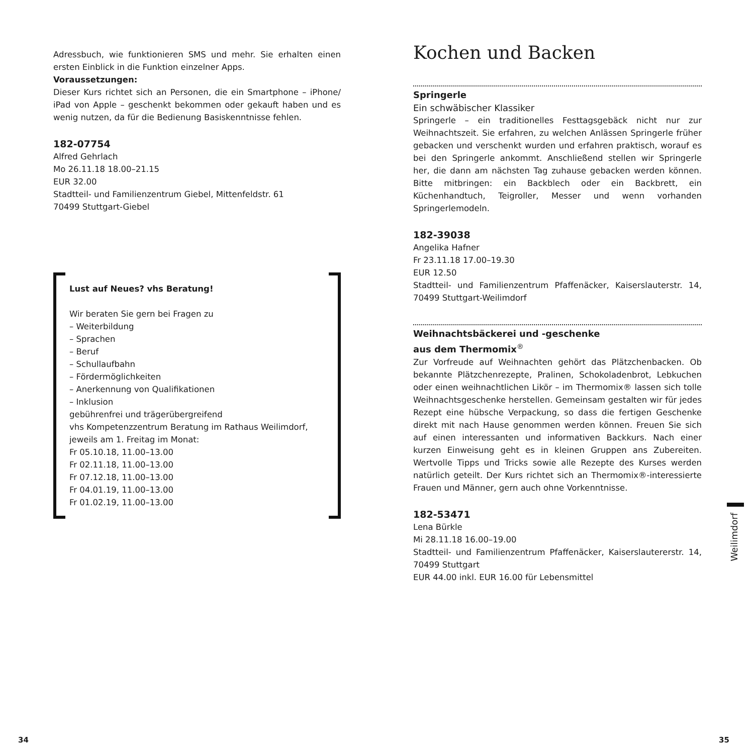Adressbuch, wie funktionieren SMS und mehr. Sie erhalten einen ersten Einblick in die Funktion einzelner Apps.
Voraussetzungen:
Dieser Kurs richtet sich an Personen, die ein Smartphone – iPhone/ iPad von Apple – geschenkt bekommen oder gekauft haben und es wenig nutzen, da für die Bedienung Basiskenntnisse fehlen.
182-07754
Alfred Gehrlach
Mo 26.11.18 18.00–21.15
EUR 32.00
Stadtteil- und Familienzentrum Giebel, Mittenfeldstr. 61
70499 Stuttgart-Giebel
Lust auf Neues? vhs Beratung!
Wir beraten Sie gern bei Fragen zu
– Weiterbildung
– Sprachen
– Beruf
– Schullaufbahn
– Fördermöglichkeiten
– Anerkennung von Qualifikationen
– Inklusion
gebührenfrei und trägerübergreifend
vhs Kompetenzzentrum Beratung im Rathaus Weilimdorf,
jeweils am 1. Freitag im Monat:
Fr 05.10.18, 11.00–13.00
Fr 02.11.18, 11.00–13.00
Fr 07.12.18, 11.00–13.00
Fr 04.01.19, 11.00–13.00
Fr 01.02.19, 11.00–13.00
Kochen und Backen
Springerle
Ein schwäbischer Klassiker
Springerle – ein traditionelles Festtagsgebäck nicht nur zur Weihnachtszeit. Sie erfahren, zu welchen Anlässen Springerle früher gebacken und verschenkt wurden und erfahren praktisch, worauf es bei den Springerle ankommt. Anschließend stellen wir Springerle her, die dann am nächsten Tag zuhause gebacken werden können. Bitte mitbringen: ein Backblech oder ein Backbrett, ein Küchenhandtuch, Teigroller, Messer und wenn vorhanden Springerlemodeln.
182-39038
Angelika Hafner
Fr 23.11.18 17.00–19.30
EUR 12.50
Stadtteil- und Familienzentrum Pfaffenäcker, Kaiserslauterstr. 14, 70499 Stuttgart-Weilimdorf
Weihnachtsbäckerei und -geschenke
aus dem Thermomix<sup>®</sup>
Zur Vorfreude auf Weihnachten gehört das Plätzchenbacken. Ob bekannte Plätzchenrezepte, Pralinen, Schokoladenbrot, Lebkuchen oder einen weihnachtlichen Likör – im Thermomix® lassen sich tolle Weihnachtsgeschenke herstellen. Gemeinsam gestalten wir für jedes Rezept eine hübsche Verpackung, so dass die fertigen Geschenke direkt mit nach Hause genommen werden können. Freuen Sie sich auf einen interessanten und informativen Backkurs. Nach einer kurzen Einweisung geht es in kleinen Gruppen ans Zubereiten. Wertvolle Tipps und Tricks sowie alle Rezepte des Kurses werden natürlich geteilt. Der Kurs richtet sich an Thermomix®-interessierte Frauen und Männer, gern auch ohne Vorkenntnisse.
182-53471
Lena Bürkle
Mi 28.11.18 16.00–19.00
Stadtteil- und Familienzentrum Pfaffenäcker, Kaiserslautererstr. 14, 70499 Stuttgart
EUR 44.00 inkl. EUR 16.00 für Lebensmittel
Weilimdorf
34 35